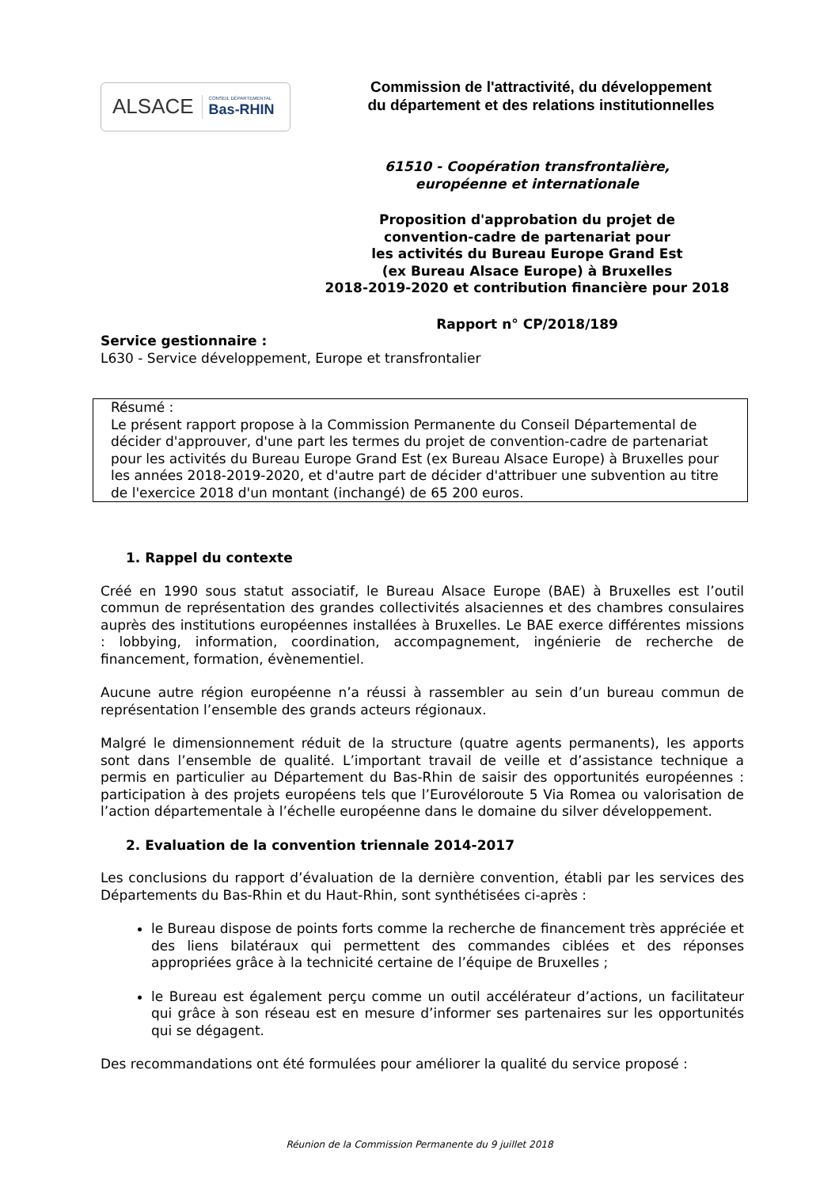ALSACE CONSEIL DÉPARTEMENTAL
Bas-RHIN
Commission de l'attractivité, du développement
du département et des relations institutionnelles
61510 - Coopération transfrontalière,
européenne et internationale
Proposition d'approbation du projet de
convention-cadre de partenariat pour
les activités du Bureau Europe Grand Est
(ex Bureau Alsace Europe) à Bruxelles
2018-2019-2020 et contribution financière pour 2018
Rapport n° CP/2018/189
Service gestionnaire :
L630 - Service développement, Europe et transfrontalier
Résumé :
Le présent rapport propose à la Commission Permanente du Conseil Départemental de décider d'approuver, d'une part les termes du projet de convention-cadre de partenariat pour les activités du Bureau Europe Grand Est (ex Bureau Alsace Europe) à Bruxelles pour les années 2018-2019-2020, et d'autre part de décider d'attribuer une subvention au titre de l'exercice 2018 d'un montant (inchangé) de 65 200 euros.
1. Rappel du contexte
Créé en 1990 sous statut associatif, le Bureau Alsace Europe (BAE) à Bruxelles est l’outil commun de représentation des grandes collectivités alsaciennes et des chambres consulaires auprès des institutions européennes installées à Bruxelles. Le BAE exerce différentes missions : lobbying, information, coordination, accompagnement, ingénierie de recherche de financement, formation, évènementiel.
Aucune autre région européenne n’a réussi à rassembler au sein d’un bureau commun de représentation l’ensemble des grands acteurs régionaux.
Malgré le dimensionnement réduit de la structure (quatre agents permanents), les apports sont dans l’ensemble de qualité. L’important travail de veille et d’assistance technique a permis en particulier au Département du Bas-Rhin de saisir des opportunités européennes : participation à des projets européens tels que l’Eurovéloroute 5 Via Romea ou valorisation de l’action départementale à l’échelle européenne dans le domaine du silver développement.
2. Evaluation de la convention triennale 2014-2017
Les conclusions du rapport d’évaluation de la dernière convention, établi par les services des Départements du Bas-Rhin et du Haut-Rhin, sont synthétisées ci-après :
le Bureau dispose de points forts comme la recherche de financement très appréciée et des liens bilatéraux qui permettent des commandes ciblées et des réponses appropriées grâce à la technicité certaine de l’équipe de Bruxelles ;
le Bureau est également perçu comme un outil accélérateur d’actions, un facilitateur qui grâce à son réseau est en mesure d’informer ses partenaires sur les opportunités qui se dégagent.
Des recommandations ont été formulées pour améliorer la qualité du service proposé :
Réunion de la Commission Permanente du 9 juillet 2018